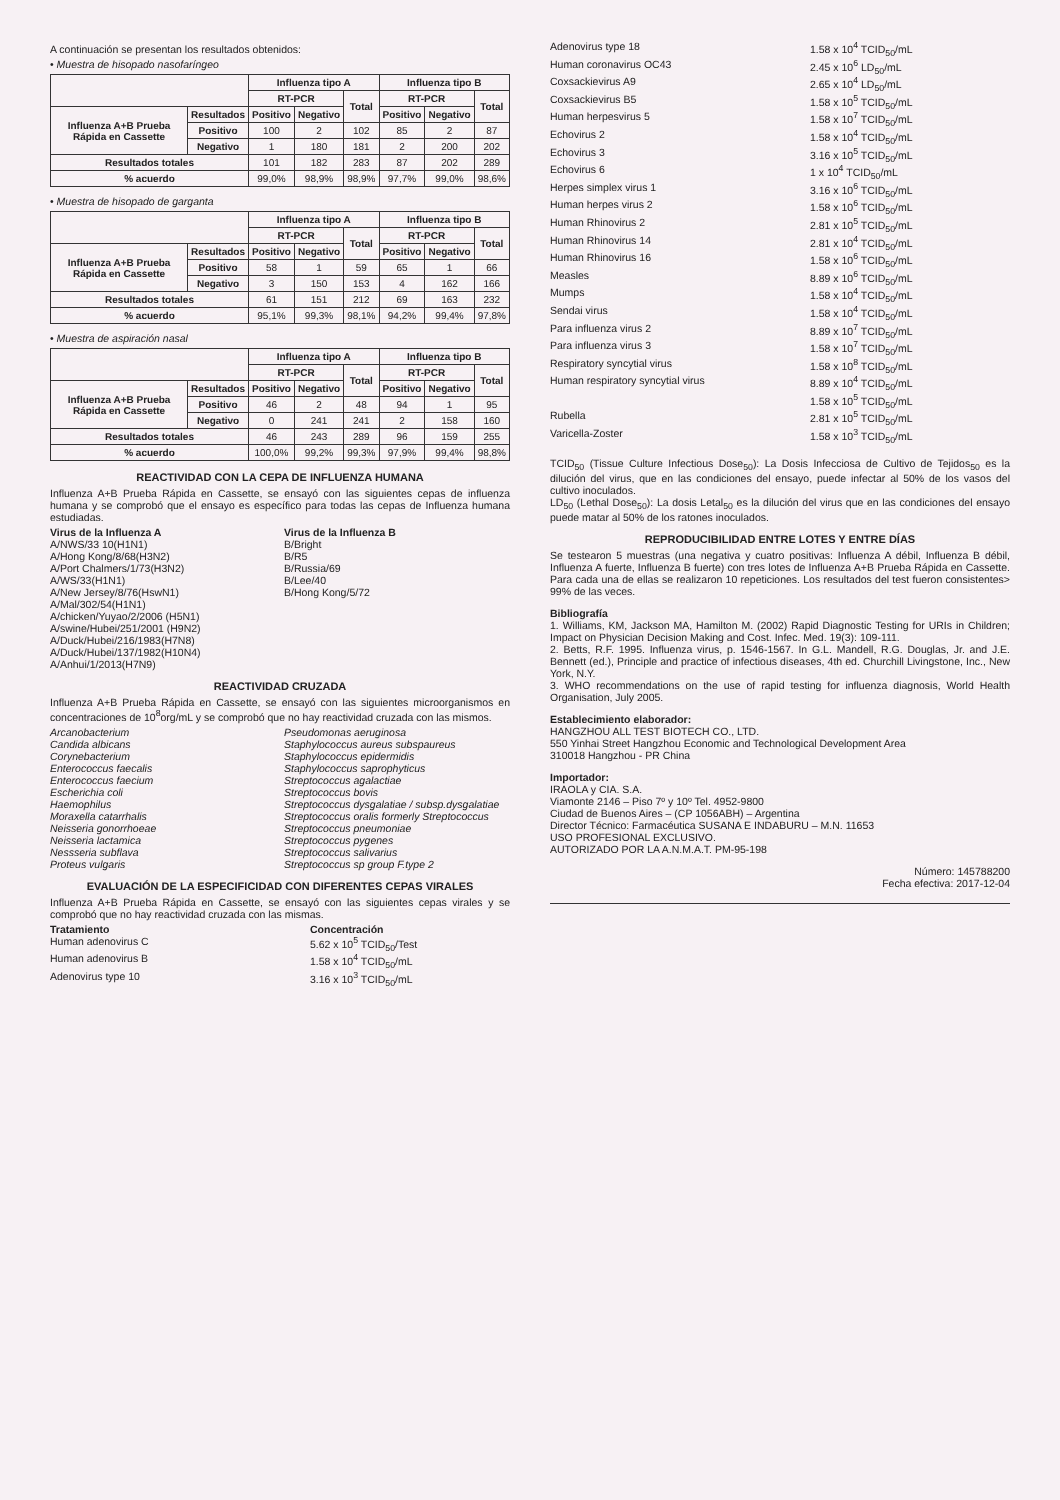A continuación se presentan los resultados obtenidos:
• Muestra de hisopado nasofaríngeo
| | | Influenza tipo A | | | Influenza tipo B | | |
| --- | --- | --- | --- | --- | --- | --- | --- |
| | | RT-PCR | | Total | RT-PCR | | Total |
| Influenza A+B Prueba Rápida en Cassette | Resultados | Positivo | Negativo | | Positivo | Negativo | |
| | Positivo | 100 | 2 | 102 | 85 | 2 | 87 |
| | Negativo | 1 | 180 | 181 | 2 | 200 | 202 |
| Resultados totales | | 101 | 182 | 283 | 87 | 202 | 289 |
| % acuerdo | | 99,0% | 98,9% | 98,9% | 97,7% | 99,0% | 98,6% |
• Muestra de hisopado de garganta
| | | Influenza tipo A | | | Influenza tipo B | | |
| --- | --- | --- | --- | --- | --- | --- | --- |
| | | RT-PCR | | Total | RT-PCR | | Total |
| Influenza A+B Prueba Rápida en Cassette | Resultados | Positivo | Negativo | | Positivo | Negativo | |
| | Positivo | 58 | 1 | 59 | 65 | 1 | 66 |
| | Negativo | 3 | 150 | 153 | 4 | 162 | 166 |
| Resultados totales | | 61 | 151 | 212 | 69 | 163 | 232 |
| % acuerdo | | 95,1% | 99,3% | 98,1% | 94,2% | 99,4% | 97,8% |
• Muestra de aspiración nasal
| | | Influenza tipo A | | | Influenza tipo B | | |
| --- | --- | --- | --- | --- | --- | --- | --- |
| | | RT-PCR | | Total | RT-PCR | | Total |
| Influenza A+B Prueba Rápida en Cassette | Resultados | Positivo | Negativo | | Positivo | Negativo | |
| | Positivo | 46 | 2 | 48 | 94 | 1 | 95 |
| | Negativo | 0 | 241 | 241 | 2 | 158 | 160 |
| Resultados totales | | 46 | 243 | 289 | 96 | 159 | 255 |
| % acuerdo | | 100,0% | 99,2% | 99,3% | 97,9% | 99,4% | 98,8% |
REACTIVIDAD CON LA CEPA DE INFLUENZA HUMANA
Influenza A+B Prueba Rápida en Cassette, se ensayó con las siguientes cepas de influenza humana y se comprobó que el ensayo es específico para todas las cepas de Influenza humana estudiadas.
Virus de la Influenza A
A/NWS/33 10(H1N1)
A/Hong Kong/8/68(H3N2)
A/Port Chalmers/1/73(H3N2)
A/WS/33(H1N1)
A/New Jersey/8/76(HswN1)
A/Mal/302/54(H1N1)
A/chicken/Yuyao/2/2006 (H5N1)
A/swine/Hubei/251/2001 (H9N2)
A/Duck/Hubei/216/1983(H7N8)
A/Duck/Hubei/137/1982(H10N4)
A/Anhui/1/2013(H7N9)
Virus de la Influenza B
B/Bright
B/R5
B/Russia/69
B/Lee/40
B/Hong Kong/5/72
REACTIVIDAD CRUZADA
Influenza A+B Prueba Rápida en Cassette, se ensayó con las siguientes microorganismos en concentraciones de 10<sup>8</sup>org/mL y se comprobó que no hay reactividad cruzada con las mismos.
Arcanobacterium
Candida albicans
Corynebacterium
Enterococcus faecalis
Enterococcus faecium
Escherichia coli
Haemophilus
Moraxella catarrhalis
Neisseria gonorrhoeae
Neisseria lactamica
Nessseria subflava
Proteus vulgaris
Pseudomonas aeruginosa
Staphylococcus aureus subspaureus
Staphylococcus epidermidis
Staphylococcus saprophyticus
Streptococcus agalactiae
Streptococcus bovis
Streptococcus dysgalatiae / subsp.dysgalatiae
Streptococcus oralis formerly Streptococcus
Streptococcus pneumoniae
Streptococcus pygenes
Streptococcus salivarius
Streptococcus sp group F.type 2
EVALUACIÓN DE LA ESPECIFICIDAD CON DIFERENTES CEPAS VIRALES
Influenza A+B Prueba Rápida en Cassette, se ensayó con las siguientes cepas virales y se comprobó que no hay reactividad cruzada con las mismas.
Tratamiento Concentración Human adenovirus C 5.62 x 10<sup>5</sup> TCID<sub>50</sub>/Test Human adenovirus B 1.58 x 10<sup>4</sup> TCID<sub>50</sub>/mL Adenovirus type 10 3.16 x 10<sup>3</sup> TCID<sub>50</sub>/mL
Adenovirus type 18 1.58 x 10<sup>4</sup> TCID<sub>50</sub>/mL Human coronavirus OC43 2.45 x 10<sup>6</sup> LD<sub>50</sub>/mL Coxsackievirus A9 2.65 x 10<sup>4</sup> LD<sub>50</sub>/mL Coxsackievirus B5 1.58 x 10<sup>5</sup> TCID<sub>50</sub>/mL Human herpesvirus 5 1.58 x 10<sup>7</sup> TCID<sub>50</sub>/mL Echovirus 2 1.58 x 10<sup>4</sup> TCID<sub>50</sub>/mL Echovirus 3 3.16 x 10<sup>5</sup> TCID<sub>50</sub>/mL Echovirus 6 1 x 10<sup>4</sup> TCID<sub>50</sub>/mL Herpes simplex virus 1 3.16 x 10<sup>6</sup> TCID<sub>50</sub>/mL Human herpes virus 2 1.58 x 10<sup>6</sup> TCID<sub>50</sub>/mL Human Rhinovirus 2 2.81 x 10<sup>5</sup> TCID<sub>50</sub>/mL Human Rhinovirus 14 2.81 x 10<sup>4</sup> TCID<sub>50</sub>/mL Human Rhinovirus 16 1.58 x 10<sup>6</sup> TCID<sub>50</sub>/mL Measles 8.89 x 10<sup>6</sup> TCID<sub>50</sub>/mL Mumps 1.58 x 10<sup>4</sup> TCID<sub>50</sub>/mL Sendai virus 1.58 x 10<sup>4</sup> TCID<sub>50</sub>/mL Para influenza virus 2 8.89 x 10<sup>7</sup> TCID<sub>50</sub>/mL Para influenza virus 3 1.58 x 10<sup>7</sup> TCID<sub>50</sub>/mL Respiratory syncytial virus 1.58 x 10<sup>8</sup> TCID<sub>50</sub>/mL Human respiratory syncytial virus 8.89 x 10<sup>4</sup> TCID<sub>50</sub>/mL
1.58 x 10<sup>5</sup> TCID<sub>50</sub>/mL Rubella 2.81 x 10<sup>5</sup> TCID<sub>50</sub>/mL Varicella-Zoster 1.58 x 10<sup>3</sup> TCID<sub>50</sub>/mL
TCID<sub>50</sub> (Tissue Culture Infectious Dose<sub>50</sub>): La Dosis Infecciosa de Cultivo de Tejidos<sub>50</sub> es la dilución del virus, que en las condiciones del ensayo, puede infectar al 50% de los vasos del cultivo inoculados.
LD<sub>50</sub> (Lethal Dose<sub>50</sub>): La dosis Letal<sub>50</sub> es la dilución del virus que en las condiciones del ensayo puede matar al 50% de los ratones inoculados.
REPRODUCIBILIDAD ENTRE LOTES Y ENTRE DÍAS
Se testearon 5 muestras (una negativa y cuatro positivas: Influenza A débil, Influenza B débil, Influenza A fuerte, Influenza B fuerte) con tres lotes de Influenza A+B Prueba Rápida en Cassette. Para cada una de ellas se realizaron 10 repeticiones. Los resultados del test fueron consistentes> 99% de las veces.
Bibliografía
1. Williams, KM, Jackson MA, Hamilton M. (2002) Rapid Diagnostic Testing for URIs in Children; Impact on Physician Decision Making and Cost. Infec. Med. 19(3): 109-111.
2. Betts, R.F. 1995. Influenza virus, p. 1546-1567. In G.L. Mandell, R.G. Douglas, Jr. and J.E. Bennett (ed.), Principle and practice of infectious diseases, 4th ed. Churchill Livingstone, Inc., New York, N.Y.
3. WHO recommendations on the use of rapid testing for influenza diagnosis, World Health Organisation, July 2005.
Establecimiento elaborador:
HANGZHOU ALL TEST BIOTECH CO., LTD.
550 Yinhai Street Hangzhou Economic and Technological Development Area
310018 Hangzhou - PR China
Importador:
IRAOLA y CIA. S.A.
Viamonte 2146 – Piso 7º y 10º Tel. 4952-9800
Ciudad de Buenos Aires – (CP 1056ABH) – Argentina
Director Técnico: Farmacéutica SUSANA E INDABURU – M.N. 11653
USO PROFESIONAL EXCLUSIVO.
AUTORIZADO POR LA A.N.M.A.T. PM-95-198
Número: 145788200
Fecha efectiva: 2017-12-04